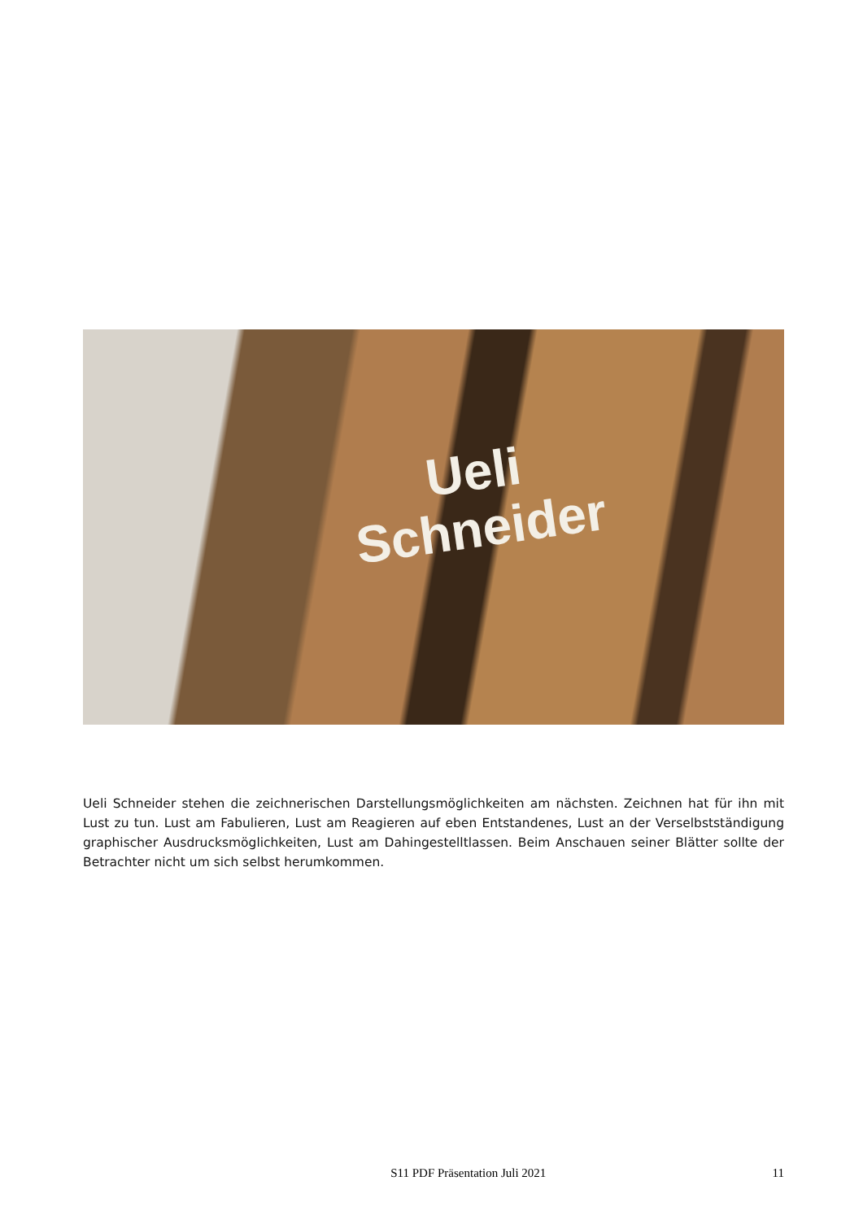Ueli
Schneider
Ueli Schneider stehen die zeichnerischen Darstellungsmöglichkeiten am nächsten. Zeichnen hat für ihn mit Lust zu tun. Lust am Fabulieren, Lust am Reagieren auf eben Entstandenes, Lust an der Verselbstständigung graphischer Ausdrucksmöglichkeiten, Lust am Dahingestelltlassen. Beim Anschauen seiner Blätter sollte der Betrachter nicht um sich selbst herumkommen.
S11 PDF Präsentation Juli 2021 11